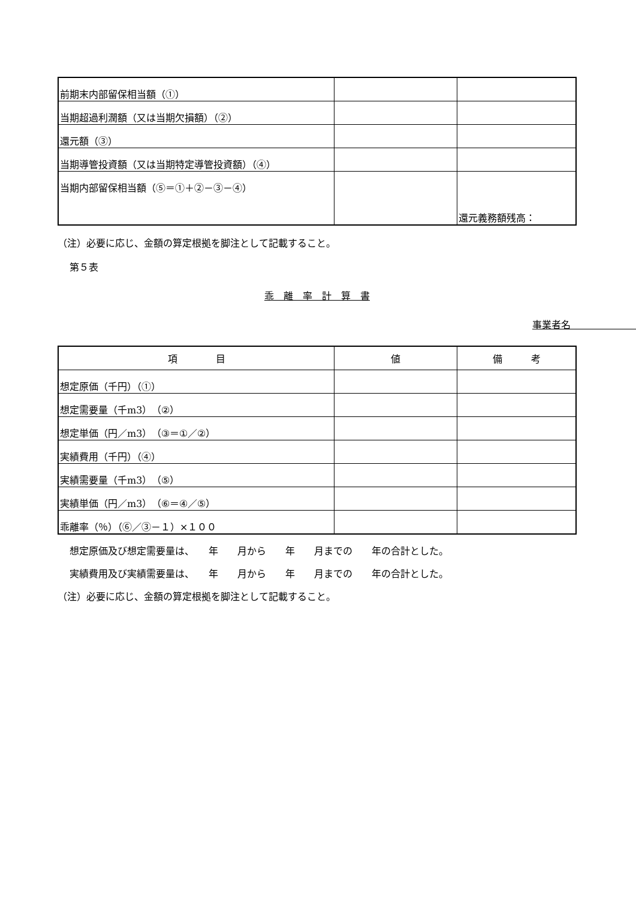| 前期末内部留保相当額（①） | | |
| 当期超過利潤額（又は当期欠損額）（②） | | |
| 還元額（③） | | |
| 当期導管投資額（又は当期特定導管投資額）（④） | | |
| 当期内部留保相当額（⑤＝①＋②－③－④） | | 還元義務額残高： |
（注）必要に応じ、金額の算定根拠を脚注として記載すること。
第５表
乖　離　率　計　算　書
事業者名　　　　　　　　　
| 項 目 | 値 | 備 考 |
| --- | --- | --- |
| 想定原価（千円）（①） | | |
| 想定需要量（千m3）（②） | | |
| 想定単価（円／m3）（③＝①／②） | | |
| 実績費用（千円）（④） | | |
| 実績需要量（千m3）（⑤） | | |
| 実績単価（円／m3）（⑥＝④／⑤） | | |
| 乖離率（％）（⑥／③－１）×１００ | | |
想定原価及び想定需要量は、　　年　　月から　　年　　月までの　　年の合計とした。
実績費用及び実績需要量は、　　年　　月から　　年　　月までの　　年の合計とした。
（注）必要に応じ、金額の算定根拠を脚注として記載すること。